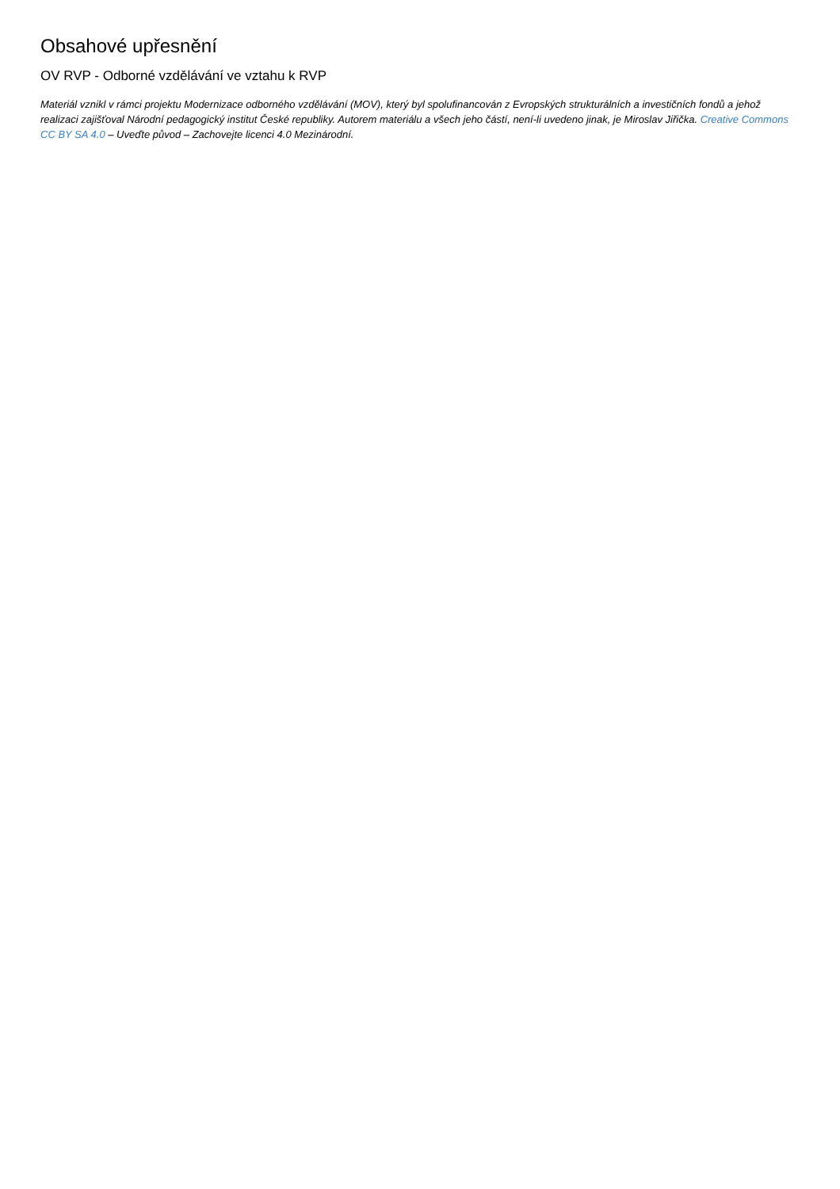Obsahové upřesnění
OV RVP - Odborné vzdělávání ve vztahu k RVP
Materiál vznikl v rámci projektu Modernizace odborného vzdělávání (MOV), který byl spolufinancován z Evropských strukturálních a investičních fondů a jehož realizaci zajišťoval Národní pedagogický institut České republiky. Autorem materiálu a všech jeho částí, není-li uvedeno jinak, je Miroslav Jiřička. Creative Commons CC BY SA 4.0 – Uveďte původ – Zachovejte licenci 4.0 Mezinárodní.